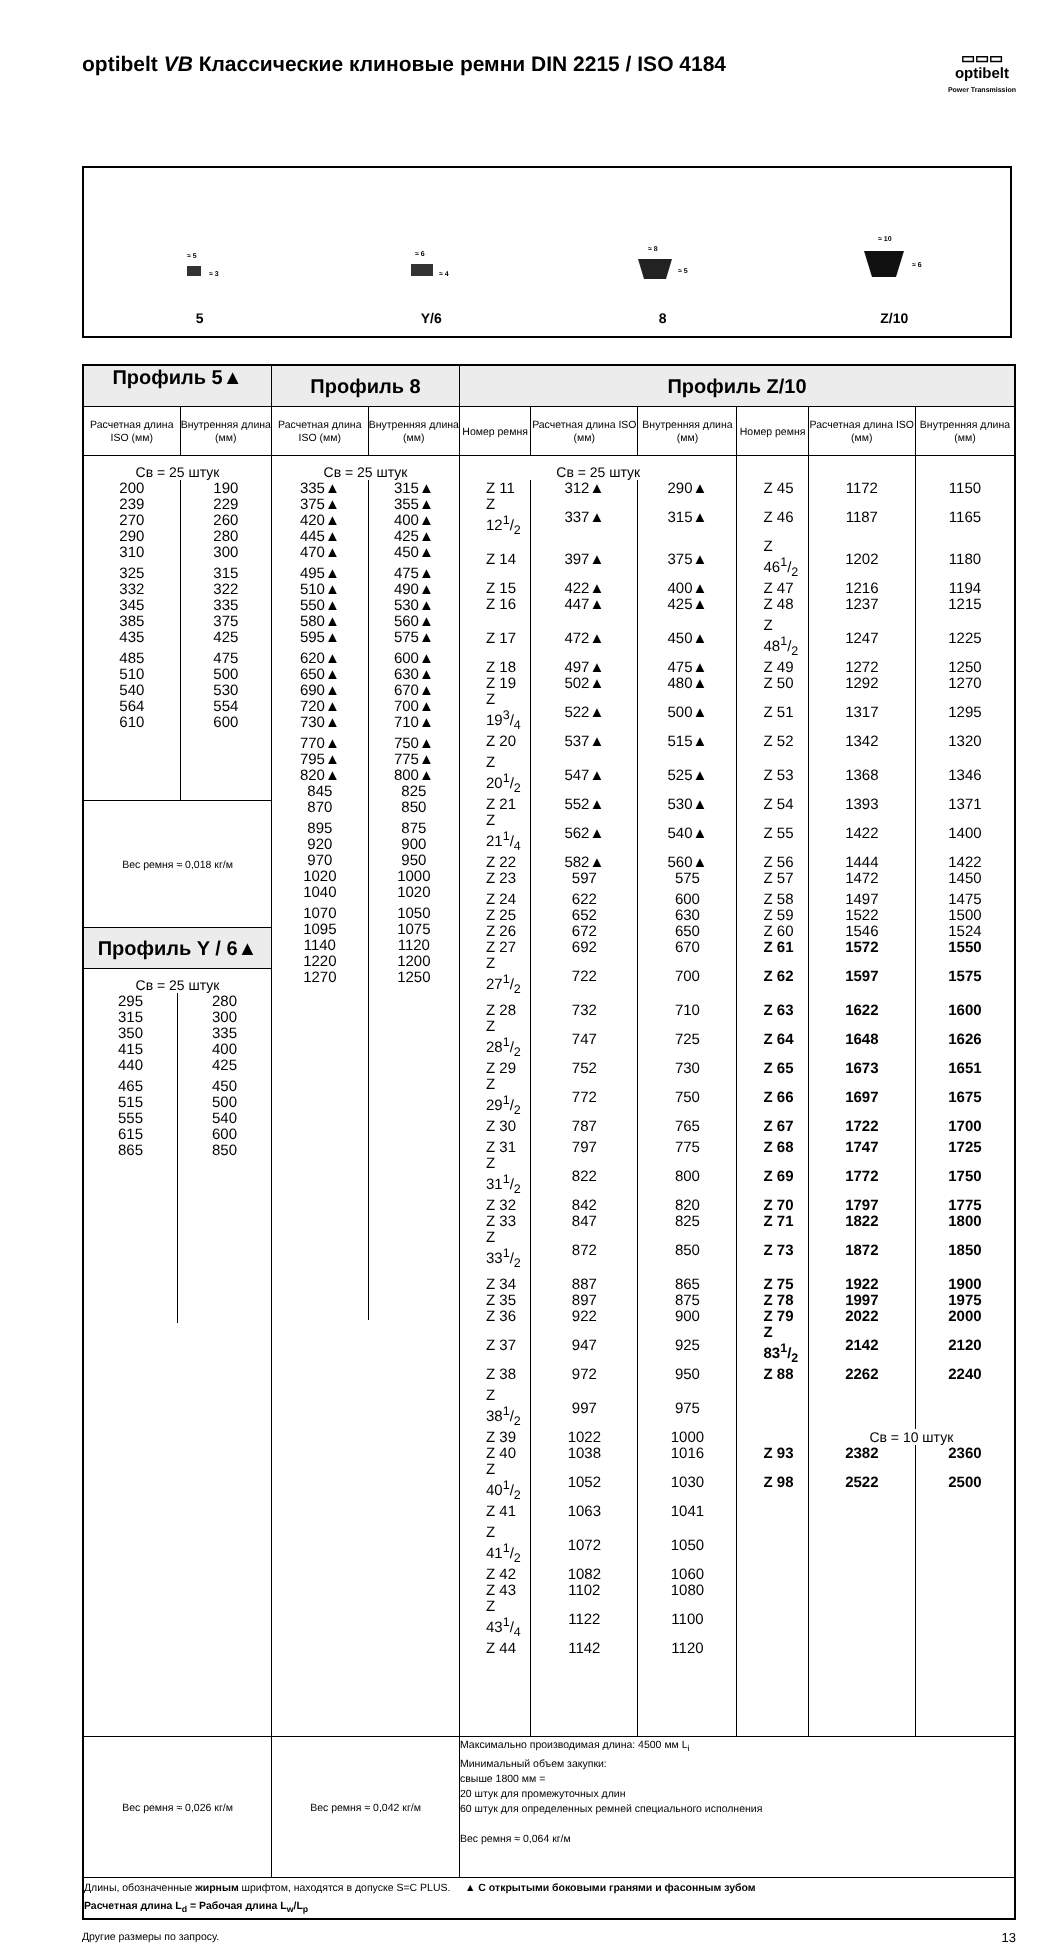optibelt VB Классические клиновые ремни DIN 2215 / ISO 4184
▭▭▭
optibelt
Power Transmission
≈ 5
≈ 3
5
≈ 6
≈ 4
Y/6
≈ 8
≈ 5
8
≈ 10
≈ 6
Z/10
| Профиль 5▲ / Расчетная длина ISO (мм) / Внутренняя длина (мм) / / --- / --- / / Св = 25 штук / / / 200 / 190 / / 239 / 229 / / 270 / 260 / / 290 / 280 / / 310 / 300 / / 325 / 315 / / 332 / 322 / / 345 / 335 / / 385 / 375 / / 435 / 425 / / 485 / 475 / / 510 / 500 / / 540 / 530 / / 564 / 554 / / 610 / 600 / Вес ремня ≈ 0,018 кг/м Профиль Y / 6▲ / Св = 25 штук / / / 295 / 280 / / 315 / 300 / / 350 / 335 / / 415 / 400 / / 440 / 425 / / 465 / 450 / / 515 / 500 / / 555 / 540 / / 615 / 600 / / 865 / 850 / | Профиль 8 / Расчетная длина ISO (мм) / Внутренняя длина (мм) / / --- / --- / / Св = 25 штук / / / 335▲ / 315▲ / / 375▲ / 355▲ / / 420▲ / 400▲ / / 445▲ / 425▲ / / 470▲ / 450▲ / / 495▲ / 475▲ / / 510▲ / 490▲ / / 550▲ / 530▲ / / 580▲ / 560▲ / / 595▲ / 575▲ / / 620▲ / 600▲ / / 650▲ / 630▲ / / 690▲ / 670▲ / / 720▲ / 700▲ / / 730▲ / 710▲ / / 770▲ / 750▲ / / 795▲ / 775▲ / / 820▲ / 800▲ / / 845 / 825 / / 870 / 850 / / 895 / 875 / / 920 / 900 / / 970 / 950 / / 1020 / 1000 / / 1040 / 1020 / / 1070 / 1050 / / 1095 / 1075 / / 1140 / 1120 / / 1220 / 1200 / / 1270 / 1250 / | Профиль Z/10 / Номер ремня / Расчетная длина ISO (мм) / Внутренняя длина (мм) / Номер ремня / Расчетная длина ISO (мм) / Внутренняя длина (мм) / / --- / --- / --- / --- / --- / --- / / Св = 25 штук / / / / / / / Z 11 / 312▲ / 290▲ / Z 45 / 1172 / 1150 / / Z 121/2 / 337▲ / 315▲ / Z 46 / 1187 / 1165 / / Z 14 / 397▲ / 375▲ / Z 461/2 / 1202 / 1180 / / Z 15 / 422▲ / 400▲ / Z 47 / 1216 / 1194 / / Z 16 / 447▲ / 425▲ / Z 48 / 1237 / 1215 / / Z 17 / 472▲ / 450▲ / Z 481/2 / 1247 / 1225 / / Z 18 / 497▲ / 475▲ / Z 49 / 1272 / 1250 / / Z 19 / 502▲ / 480▲ / Z 50 / 1292 / 1270 / / Z 193/4 / 522▲ / 500▲ / Z 51 / 1317 / 1295 / / Z 20 / 537▲ / 515▲ / Z 52 / 1342 / 1320 / / Z 201/2 / 547▲ / 525▲ / Z 53 / 1368 / 1346 / / Z 21 / 552▲ / 530▲ / Z 54 / 1393 / 1371 / / Z 211/4 / 562▲ / 540▲ / Z 55 / 1422 / 1400 / / Z 22 / 582▲ / 560▲ / Z 56 / 1444 / 1422 / / Z 23 / 597 / 575 / Z 57 / 1472 / 1450 / / Z 24 / 622 / 600 / Z 58 / 1497 / 1475 / / Z 25 / 652 / 630 / Z 59 / 1522 / 1500 / / Z 26 / 672 / 650 / Z 60 / 1546 / 1524 / / Z 27 / 692 / 670 / Z 61 / 1572 / 1550 / / Z 271/2 / 722 / 700 / Z 62 / 1597 / 1575 / / Z 28 / 732 / 710 / Z 63 / 1622 / 1600 / / Z 281/2 / 747 / 725 / Z 64 / 1648 / 1626 / / Z 29 / 752 / 730 / Z 65 / 1673 / 1651 / / Z 291/2 / 772 / 750 / Z 66 / 1697 / 1675 / / Z 30 / 787 / 765 / Z 67 / 1722 / 1700 / / Z 31 / 797 / 775 / Z 68 / 1747 / 1725 / / Z 311/2 / 822 / 800 / Z 69 / 1772 / 1750 / / Z 32 / 842 / 820 / Z 70 / 1797 / 1775 / / Z 33 / 847 / 825 / Z 71 / 1822 / 1800 / / Z 331/2 / 872 / 850 / Z 73 / 1872 / 1850 / / Z 34 / 887 / 865 / Z 75 / 1922 / 1900 / / Z 35 / 897 / 875 / Z 78 / 1997 / 1975 / / Z 36 / 922 / 900 / Z 79 / 2022 / 2000 / / Z 37 / 947 / 925 / Z 831/2 / 2142 / 2120 / / Z 38 / 972 / 950 / Z 88 / 2262 / 2240 / / Z 381/2 / 997 / 975 / / / / / Z 39 / 1022 / 1000 / / Св = 10 штук / / / Z 40 / 1038 / 1016 / Z 93 / 2382 / 2360 / / Z 401/2 / 1052 / 1030 / Z 98 / 2522 / 2500 / / Z 41 / 1063 / 1041 / / / / / Z 411/2 / 1072 / 1050 / / / / / Z 42 / 1082 / 1060 / / / / / Z 43 / 1102 / 1080 / / / / / Z 431/4 / 1122 / 1100 / / / / / Z 44 / 1142 / 1120 / / / / |
| Вес ремня ≈ 0,026 кг/м | Вес ремня ≈ 0,042 кг/м | Максимально производимая длина: 4500 мм L<sub>i</sub> Минимальный объем закупки: свыше 1800 мм = 20 штук для промежуточных длин 60 штук для определенных ремней специального исполнения Вес ремня ≈ 0,064 кг/м |
| Длины, обозначенные жирным шрифтом, находятся в допуске S=C PLUS. ▲ С открытыми боковыми гранями и фасонным зубом Расчетная длина L<sub>d</sub> = Рабочая длина L<sub>w</sub>/L<sub>p</sub> | | |
Другие размеры по запросу. 13